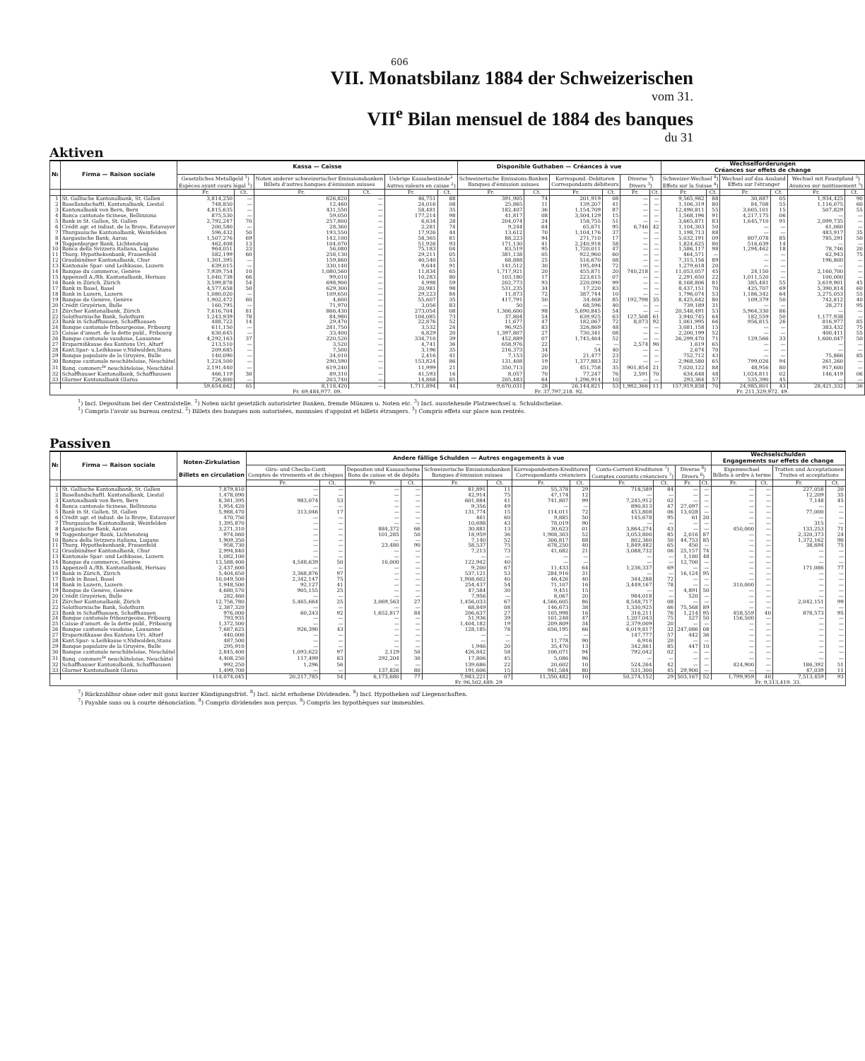606
VII. Monatsbilanz 1884 der Schweizerischen
vom 31.
VII<sup>e</sup> Bilan mensuel de 1884 des banques
du 31
Aktiven
| № | Firma — Raison sociale | Kassa — Caisse | | | | | | Disponible Guthaben — Créances à vue | | | | | | Wechselforderungen Créances sur effets de change | | | | | |
| --- | --- | --- | --- | --- | --- | --- | --- | --- | --- | --- | --- | --- | --- | --- | --- | --- | --- | --- | --- |
| | | Gesetzliches Metallgeld <sup>1</sup>) Espèces ayant cours légal <sup>1</sup>) | | Noten anderer schweizerischer Emissionsbanken Billets d'autres banques d'émission suisses | | Uebrige Kassabestände<sup>2</sup> Autres valeurs en caisse <sup>2</sup>) | | Schweizerische Emissions-Banken Banques d'émission suisses | | Korrespond.-Debitoren Correspondants débiteurs | | Diverse <sup>3</sup>) Divers <sup>3</sup>) | | Schweizer-Wechsel <sup>4</sup>) Effets sur la Suisse <sup>4</sup>) | | Wechsel auf das Ausland Effets sur l'étranger | | Wechsel mit Faustpfand <sup>5</sup>) Avances sur nantissement <sup>5</sup>) | |
| | | Fr. | Ct. | Fr. | Ct. | Fr. | Ct. | Fr. | Ct. | Fr. | Ct. | Fr. | Ct. | Fr. | Ct. | Fr. | Ct. | Fr. | Ct. |
| 1 | St. Gallische Kantonalbank, St. Gallen | 3,814,250 | — | 626,820 | — | 46,751 | 88 | 391,905 | 74 | 201,919 | 08 | — | — | 9,565,982 | 88 | 30,887 | 05 | 1,934,425 | 90 |
| 2 | Basellandschaftl. Kantonalbank, Liestal | 748,850 | — | 12,460 | — | 24,016 | 08 | 25,865 | 11 | 139,207 | 41 | — | — | 1,106,319 | 80 | 84,708 | 55 | 1,116,075 | 60 |
| 3 | Kantonalbank von Bern, Bern | 4,815,635 | — | 431,550 | — | 58,481 | 35 | 182,407 | 36 | 1,154,709 | 87 | — | — | 12,490,811 | 55 | 3,605,101 | 15 | 507,829 | 55 |
| 4 | Banca cantonale ticinese, Bellinzona | 875,530 | — | 59,050 | — | 177,214 | 98 | 41,817 | 08 | 3,504,129 | 15 | — | — | 1,568,196 | 91 | 4,217,175 | 06 | — | — |
| 5 | Bank in St. Gallen, St. Gallen | 2,792,247 | 70 | 257,800 | — | 6,634 | 28 | 204,074 | 24 | 158,755 | 51 | — | — | 3,665,871 | 83 | 1,645,710 | 91 | 2,099,735 | — |
| 6 | Crédit agr. et indust. de la Broye, Estavayer | 200,580 | — | 28,360 | — | 2,281 | 74 | 9,244 | 64 | 65,671 | 95 | 6,746 | 42 | 1,104,303 | 50 | — | — | 61,060 | — |
| 7 | Thurgauische Kantonalbank, Weinfelden | 596,432 | 50 | 193,550 | — | 17,926 | 44 | 13,612 | 70 | 1,104,176 | 37 | — | — | 1,198,713 | 88 | — | — | 483,917 | 35 |
| 8 | Aargauische Bank, Aarau | 1,507,276 | 69 | 142,100 | — | 58,365 | 81 | 88,223 | 94 | 271,710 | 17 | — | — | 5,032,191 | 09 | 807,078 | 85 | 785,291 | 50 |
| 9 | Toggenburger Bank, Lichtensteig | 462,408 | 13 | 104,070 | — | 51,926 | 93 | 171,130 | 41 | 2,240,918 | 58 | — | — | 1,824,625 | 80 | 516,639 | 14 | — | — |
| 10 | Banca della Svizzera italiana, Lugano | 964,051 | 23 | 56,080 | — | 75,183 | 04 | 83,519 | 95 | 1,720,011 | 47 | — | — | 1,586,117 | 98 | 1,294,462 | 18 | 78,746 | 20 |
| 11 | Thurg. Hypothekenbank, Frauenfeld | 582,199 | 60 | 258,130 | — | 29,211 | 05 | 381,138 | 05 | 922,960 | 60 | — | — | 464,571 | — | — | — | 62,943 | 75 |
| 12 | Graubündner Kantonalbank, Chur | 1,301,395 | — | 159,860 | — | 40,540 | 55 | 68,888 | 25 | 516,670 | 08 | — | — | 7,315,156 | 89 | — | — | 196,800 | — |
| 13 | Kantonale Spar- und Leihkasse, Luzern | 639,015 | — | 330,140 | — | 9,644 | 91 | 141,512 | 30 | 195,494 | 72 | — | — | 1,279,618 | 20 | — | — | — | — |
| 14 | Banque du commerce, Genève | 7,939,754 | 10 | 1,080,560 | — | 11,834 | 65 | 1,717,921 | 20 | 455,871 | 20 | 740,218 | — | 11,053,057 | 45 | 24,150 | — | 2,160,700 | — |
| 15 | Appenzell A./Rh. Kantonalbank, Herisau | 1,040,738 | 66 | 99,010 | — | 10,283 | 80 | 103,180 | 17 | 223,615 | 07 | — | — | 2,291,650 | 22 | 1,011,520 | — | 100,000 | — |
| 16 | Bank in Zürich, Zürich | 3,599,878 | 54 | 698,900 | — | 4,998 | 59 | 202,773 | 93 | 220,090 | 99 | — | — | 8,168,806 | 81 | 385,481 | 55 | 3,619,901 | 45 |
| 17 | Bank in Basel, Basel | 4,577,658 | 50 | 629,300 | — | 20,981 | 98 | 531,235 | 34 | 17,220 | 83 | — | — | 8,437,151 | 70 | 425,707 | 69 | 5,390,814 | 60 |
| 18 | Bank in Luzern, Luzern | 1,080,020 | — | 109,650 | — | 29,223 | 84 | 11,873 | 72 | 387,744 | 10 | — | — | 1,796,074 | 53 | 1,186,342 | 64 | 3,275,053 | 55 |
| 19 | Banque de Genève, Genève | 1,902,472 | 60 | 4,600 | — | 55,607 | 35 | 417,791 | 50 | 34,468 | 85 | 192,798 | 35 | 8,425,642 | 80 | 109,379 | 50 | 742,812 | 40 |
| 20 | Crédit Gruyérien, Bulle | 160,795 | — | 71,970 | — | 3,056 | 83 | 50 | — | 68,596 | 40 | — | — | 739,189 | 31 | — | — | 28,271 | 95 |
| 21 | Zürcher Kantonalbank, Zürich | 7,616,704 | 81 | 866,430 | — | 273,054 | 08 | 1,306,600 | 98 | 5,690,845 | 54 | — | — | 20,548,491 | 53 | 5,964,330 | 86 | — | — |
| 22 | Solothurnische Bank, Solothurn | 1,243,939 | 78 | 84,980 | — | 104,085 | 73 | 37,804 | 54 | 639,925 | 63 | 127,508 | 61 | 3,940,745 | 64 | 182,559 | 50 | 1,177,938 | — |
| 23 | Bank in Schaffhausen, Schaffhausen | 488,722 | 14 | 29,470 | — | 22,876 | 52 | 11,677 | 47 | 182,067 | 72 | 8,073 | 92 | 1,061,995 | 66 | 956,815 | 26 | 816,977 | 85 |
| 24 | Banque cantonale fribourgeoise, Fribourg | 611,150 | — | 281,750 | — | 3,532 | 24 | 96,925 | 83 | 326,869 | 48 | — | — | 3,081,158 | 15 | — | — | 383,432 | 75 |
| 25 | Caisse d'amort. de la dette publ., Fribourg | 630,645 | — | 33,400 | — | 6,829 | 20 | 1,397,807 | 27 | 730,341 | 08 | — | — | 2,200,199 | 52 | — | — | 400,411 | 55 |
| 26 | Banque cantonale vaudoise, Lausanne | 4,292,163 | 37 | 220,520 | — | 334,710 | 39 | 452,889 | 07 | 1,745,464 | 52 | — | — | 26,299,470 | 71 | 129,566 | 33 | 1,600,047 | 50 |
| 27 | Ersparnißkasse des Kantons Uri, Altorf | 213,510 | — | 3,520 | — | 4,741 | 36 | 658,976 | 22 | — | — | 2,574 | 90 | 1,619 | 65 | — | — | — | — |
| 28 | Kant.Spar- u.Leihkasse v.Nidwalden,Stans | 209,685 | — | 7,500 | — | 3,196 | 35 | 216,373 | 34 | 54 | 40 | — | — | 2,674 | 70 | — | — | — | — |
| 29 | Banque populaire de la Gruyère, Bulle | 140,090 | — | 34,010 | — | 2,416 | 41 | 7,153 | 20 | 21,477 | 23 | — | — | 752,712 | 43 | — | — | 75,866 | 85 |
| 30 | Banque cantonale neuchâteloise, Neuchâtel | 1,224,500 | — | 290,590 | — | 153,824 | 86 | 131,408 | 19 | 1,377,883 | 32 | — | — | 2,968,580 | 65 | 799,026 | 94 | 261,260 | — |
| 31 | Banq. commerc<sup>le</sup> neuchâteloise, Neuchâtel | 2,191,440 | — | 619,240 | — | 11,999 | 21 | 350,713 | 20 | 451,758 | 35 | 901,854 | 21 | 7,020,122 | 88 | 48,956 | 80 | 917,600 | — |
| 32 | Schaffhauser Kantonalbank, Schaffhausen | 466,119 | 30 | 89,310 | — | 41,593 | 16 | 8,057 | 70 | 77,247 | 76 | 2,591 | 70 | 634,648 | 48 | 1,024,811 | 02 | 146,419 | 06 |
| 33 | Glarner Kantonalbank Glarus | 726,800 | — | 203,740 | — | 14,868 | 85 | 205,483 | 64 | 1,296,914 | 10 | — | — | 293,364 | 57 | 535,390 | 45 | — | — |
| | | 59,654,662 | 65 | 8,118,420 | — | 1,711,894 | 44 | 9,670,031 | 28 | 26,144,821 | 53 | 1,982,366 | 11 | 157,919,838 | 70 | 24,985,801 | 43 | 28,421,332 | 36 |
| | | Fr. 69,484,977. 09. | | | | | | Fr. 37,797,218. 92. | | | | | | Fr. 211,329,972. 49. | | | | | |
<sup>1</sup>) Incl. Depositum bei der Centralstelle. <sup>2</sup>) Noten nicht gesetzlich autorisirter Banken, fremde Münzen u. Noten etc. <sup>3</sup>) Incl. ausstehende Platzwechsel u. Schuldscheine.
<sup>1</sup>) Compris l'avoir au bureau central. <sup>2</sup>) Billets des banques non autorisées, monnaies d'appoint et billets étrangers. <sup>3</sup>) Compris effets sur place non rentrés.
Passiven
| № | Firma — Raison sociale | Noten-Zirkulation Billets en circulation | Andere fällige Schulden — Autres engagements à vue | | | | | | | | | | | | Wechselschulden Engagements sur effets de change | | | |
| --- | --- | --- | --- | --- | --- | --- | --- | --- | --- | --- | --- | --- | --- | --- | --- | --- | --- | --- |
| | | | Giro- und Checks-Conti Comptes de virements et de chèques | | Depositen und Kassascheine Bons de caisse et de dépôts | | Schweizerische Emissionsbanken Banques d'émission suisses | | Korrespondenten-Kreditoren Correspondants créanciers | | Conto-Corrent-Kreditoren <sup>7</sup>) Comptes courants créanciers <sup>7</sup>) | | Diverse <sup>8</sup>) Divers <sup>8</sup>) | | Eigenwechsel Billets à ordre à terme | | Tratten und Acceptationen Traites et acceptations | |
| | | | Fr. | Ct. | Fr. | Ct. | Fr. | Ct. | Fr. | Ct. | Fr. | Ct. | Fr. | Ct. | Fr. | Ct. | Fr. | Ct. |
| 1 | St. Gallische Kantonalbank, St. Gallen | 7,879,810 | — | — | — | — | 81,891 | 11 | 55,378 | 29 | 718,589 | 84 | — | — | — | — | 227,058 | 20 |
| 2 | Basellandschaftl. Kantonalbank, Liestal | 1,478,090 | — | — | — | — | 42,914 | 75 | 47,174 | 12 | — | — | — | — | — | — | 12,209 | 35 |
| 3 | Kantonalbank von Bern, Bern | 8,381,395 | 983,074 | 53 | — | — | 601,884 | 41 | 741,807 | 99 | 7,245,912 | 02 | — | — | — | — | 7,148 | 45 |
| 4 | Banca cantonale ticinese, Bellinzona | 1,954,420 | — | — | — | — | 9,356 | 49 | — | — | 890,813 | 47 | 27,097 | — | — | — | — | — |
| 5 | Bank in St. Gallen, St. Gallen | 5,988,470 | 313,046 | 17 | — | — | 131,774 | 15 | 114,011 | 72 | 453,808 | 06 | 13,028 | — | — | — | 77,000 | — |
| 6 | Crédit agr. et indust. de la Broye, Estavayer | 470,750 | — | — | — | — | 461 | 60 | 9,885 | 50 | 145,678 | 95 | 61 | 20 | — | — | — | — |
| 7 | Thurgauische Kantonalbank, Weinfelden | 1,395,870 | — | — | — | — | 10,698 | 43 | 78,019 | 90 | — | — | — | — | — | — | 315 | — |
| 8 | Aargauische Bank, Aarau | 3,271,310 | — | — | 884,372 | 66 | 30,881 | 13 | 30,623 | 01 | 3,864,274 | 43 | — | — | 450,000 | — | 133,253 | 71 |
| 9 | Toggenburger Bank, Lichtensteig | 974,060 | — | — | 101,285 | 50 | 18,959 | 36 | 1,908,303 | 52 | 3,053,800 | 85 | 2,016 | 87 | — | — | 2,320,373 | 24 |
| 10 | Banca della Svizzera italiana, Lugano | 1,909,350 | — | — | — | — | 7,140 | 52 | 306,817 | 88 | 802,360 | 50 | 44,753 | 85 | — | — | 1,372,162 | 90 |
| 11 | Thurg. Hypothekenbank, Frauenfeld | 958,730 | — | — | 23,480 | 90 | 58,537 | 75 | 678,250 | 40 | 1,849,482 | 65 | 450 | — | — | — | 38,694 | 75 |
| 12 | Graubündner Kantonalbank, Chur | 2,994,840 | — | — | — | — | 7,213 | 73 | 41,682 | 21 | 3,088,732 | 06 | 25,157 | 74 | — | — | — | — |
| 13 | Kantonale Spar- und Leihkasse, Luzern | 1,082,100 | — | — | — | — | — | — | — | — | — | — | 1,180 | 48 | — | — | — | — |
| 14 | Banque du commerce, Genève | 13,588,400 | 4,548,639 | 50 | 10,000 | — | 122,942 | 40 | — | — | — | — | 12,700 | — | — | — | — | — |
| 15 | Appenzell A./Rh. Kantonalbank, Herisau | 2,437,600 | — | — | — | — | 9,200 | 67 | 11,433 | 64 | 1,236,337 | 69 | — | — | — | — | 171,086 | 77 |
| 16 | Bank in Zürich, Zürich | 5,404,650 | 3,368,876 | 97 | — | — | 537,121 | 53 | 284,916 | 31 | — | — | 16,124 | 95 | — | — | — | — |
| 17 | Bank in Basel, Basel | 10,049,500 | 2,342,147 | 75 | — | — | 1,908,602 | 40 | 46,426 | 40 | 344,288 | 72 | — | — | — | — | — | — |
| 18 | Bank in Luzern, Luzern | 1,948,500 | 92,127 | 41 | — | — | 254,437 | 54 | 71,107 | 16 | 3,449,167 | 78 | — | — | 310,000 | — | — | — |
| 19 | Banque de Genève, Genève | 4,680,570 | 905,155 | 25 | — | — | 47,584 | 30 | 9,451 | 15 | — | — | 4,891 | 50 | — | — | — | — |
| 20 | Crédit Gruyérien, Bulle | 282,460 | — | — | — | — | 7,956 | — | 8,067 | 20 | 984,018 | — | 520 | — | — | — | — | — |
| 21 | Zürcher Kantonalbank, Zürich | 12,756,780 | 5,465,664 | 25 | 3,069,563 | 27 | 1,456,033 | 67 | 4,566,605 | 86 | 8,548,717 | 08 | — | — | — | — | 2,042,151 | 99 |
| 22 | Solothurnische Bank, Solothurn | 2,387,320 | — | — | — | — | 68,849 | 08 | 146,673 | 38 | 1,330,925 | 66 | 75,568 | 89 | — | — | — | — |
| 23 | Bank in Schaffhausen, Schaffhausen | 976,000 | 60,243 | 92 | 1,652,817 | 84 | 206,637 | 27 | 105,998 | 16 | 316,211 | 76 | 1,214 | 95 | 458,559 | 40 | 878,573 | 95 |
| 24 | Banque cantonale fribourgeoise, Fribourg | 793,935 | — | — | — | — | 51,936 | 39 | 101,248 | 47 | 1,207,043 | 75 | 527 | 50 | 156,500 | — | — | — |
| 25 | Caisse d'amort. de la dette publ., Fribourg | 1,372,500 | — | — | — | — | 1,404,182 | 19 | 209,809 | 34 | 2,379,009 | 20 | — | — | — | — | — | — |
| 26 | Banque cantonale vaudoise, Lausanne | 7,687,625 | 926,390 | 43 | — | — | 128,185 | 78 | 656,195 | 66 | 6,019,817 | 32 | 247,086 | 08 | — | — | — | — |
| 27 | Ersparnißkasse des Kantons Uri, Altorf | 440,000 | — | — | — | — | — | — | — | — | 147,777 | 57 | 442 | 36 | — | — | — | — |
| 28 | Kant.Spar- u.Leihkasse v.Nidwalden,Stans | 487,500 | — | — | — | — | — | — | 11,778 | 90 | 6,916 | 20 | — | — | — | — | — | — |
| 29 | Banque populaire de la Gruyère, Bulle | 295,910 | — | — | — | — | 1,946 | 20 | 35,470 | 13 | 342,861 | 85 | 447 | 10 | — | — | — | — |
| 30 | Banque cantonale neuchâteloise, Neuchâtel | 2,845,400 | 1,093,622 | 97 | 2,129 | 50 | 426,842 | 58 | 106,071 | 94 | 792,042 | 02 | — | — | — | — | — | — |
| 31 | Banq. commerc<sup>le</sup> neuchâteloise, Neuchâtel | 4,408,250 | 117,499 | 83 | 292,204 | 30 | 17,806 | 45 | 5,086 | 96 | — | — | — | — | — | — | — | — |
| 32 | Schaffhauser Kantonalbank, Schaffhausen | 992,250 | 1,296 | 56 | — | — | 139,686 | 22 | 20,602 | 10 | 524,264 | 42 | — | — | 424,900 | — | 186,392 | 51 |
| 33 | Glarner Kantonalbank Glarus | 1,499,700 | — | — | 137,826 | 80 | 191,606 | 15 | 941,584 | 80 | 531,300 | 45 | 29,900 | — | — | — | 47,039 | 11 |
| | | 114,074,045 | 20,217,785 | 54 | 6,173,680 | 77 | 7,983,221 | 07 | 11,350,482 | 10 | 50,274,152 | 29 | 503,167 | 52 | 1,799,959 | 40 | 7,513,459 | 93 |
| | | | Fr. 96,502,489. 29 | | | | | | | | | | | | Fr. 9,313,419. 33. | | | |
<sup>7</sup>) Rückzahlbar ohne oder mit ganz kurzer Kündigungsfrist. <sup>8</sup>) Incl. nicht erhobene Dividenden. <sup>9</sup>) Incl. Hypotheken auf Liegenschaften.
<sup>7</sup>) Payable sans ou à courte dénonciation. <sup>8</sup>) Compris dividendes non perçus. <sup>9</sup>) Compris les hypothèques sur immeubles.